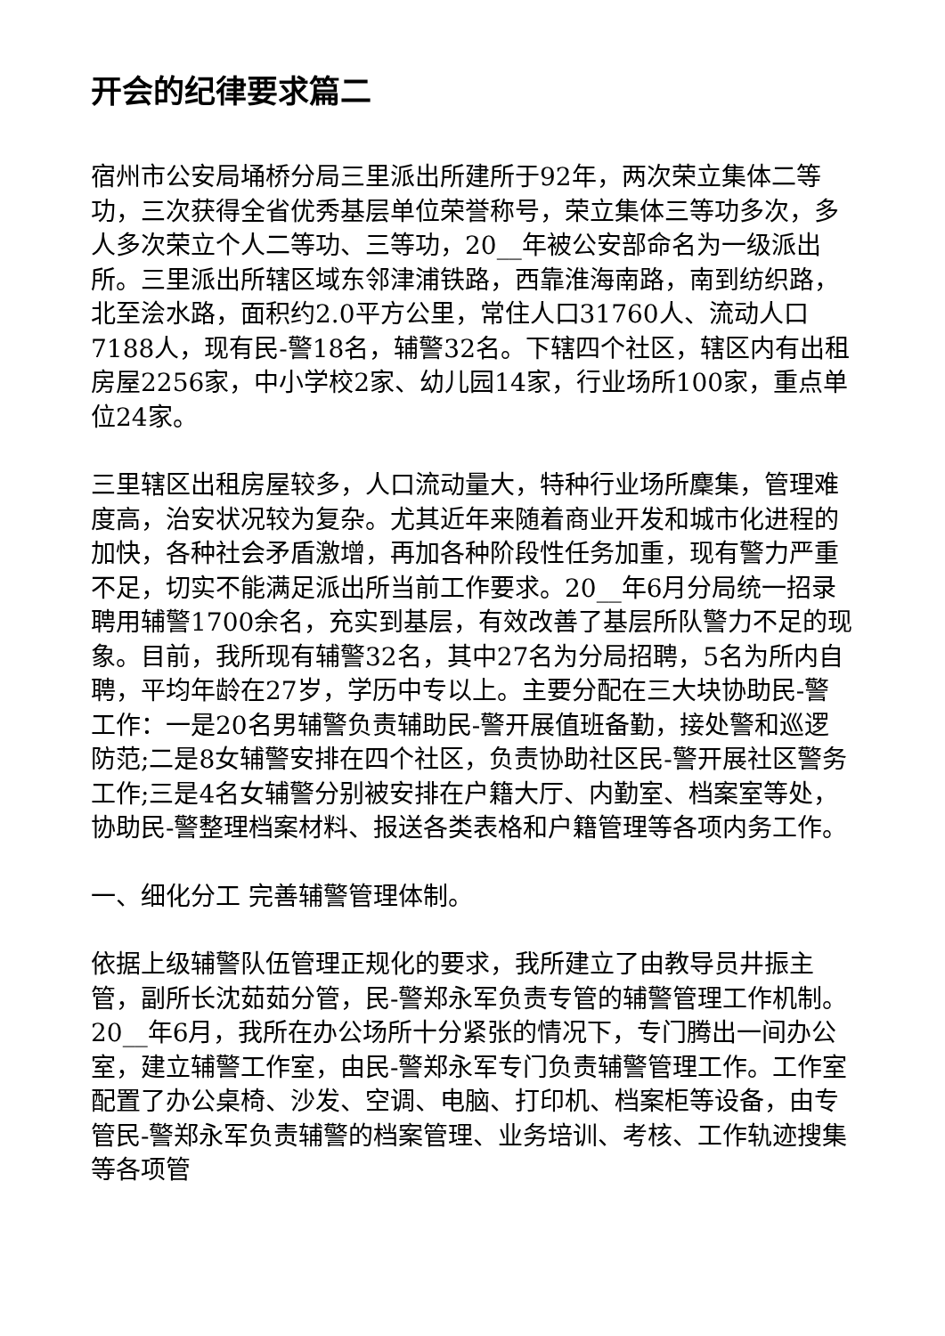开会的纪律要求篇二
宿州市公安局埇桥分局三里派出所建所于92年，两次荣立集体二等功，三次获得全省优秀基层单位荣誉称号，荣立集体三等功多次，多人多次荣立个人二等功、三等功，20__年被公安部命名为一级派出所。三里派出所辖区域东邻津浦铁路，西靠淮海南路，南到纺织路，北至浍水路，面积约2.0平方公里，常住人口31760人、流动人口7188人，现有民-警18名，辅警32名。下辖四个社区，辖区内有出租房屋2256家，中小学校2家、幼儿园14家，行业场所100家，重点单位24家。
三里辖区出租房屋较多，人口流动量大，特种行业场所麇集，管理难度高，治安状况较为复杂。尤其近年来随着商业开发和城市化进程的加快，各种社会矛盾激增，再加各种阶段性任务加重，现有警力严重不足，切实不能满足派出所当前工作要求。20__年6月分局统一招录聘用辅警1700余名，充实到基层，有效改善了基层所队警力不足的现象。目前，我所现有辅警32名，其中27名为分局招聘，5名为所内自聘，平均年龄在27岁，学历中专以上。主要分配在三大块协助民-警工作：一是20名男辅警负责辅助民-警开展值班备勤，接处警和巡逻防范;二是8女辅警安排在四个社区，负责协助社区民-警开展社区警务工作;三是4名女辅警分别被安排在户籍大厅、内勤室、档案室等处，协助民-警整理档案材料、报送各类表格和户籍管理等各项内务工作。
一、细化分工 完善辅警管理体制。
依据上级辅警队伍管理正规化的要求，我所建立了由教导员井振主管，副所长沈茹茹分管，民-警郑永军负责专管的辅警管理工作机制。20__年6月，我所在办公场所十分紧张的情况下，专门腾出一间办公室，建立辅警工作室，由民-警郑永军专门负责辅警管理工作。工作室配置了办公桌椅、沙发、空调、电脑、打印机、档案柜等设备，由专管民-警郑永军负责辅警的档案管理、业务培训、考核、工作轨迹搜集等各项管